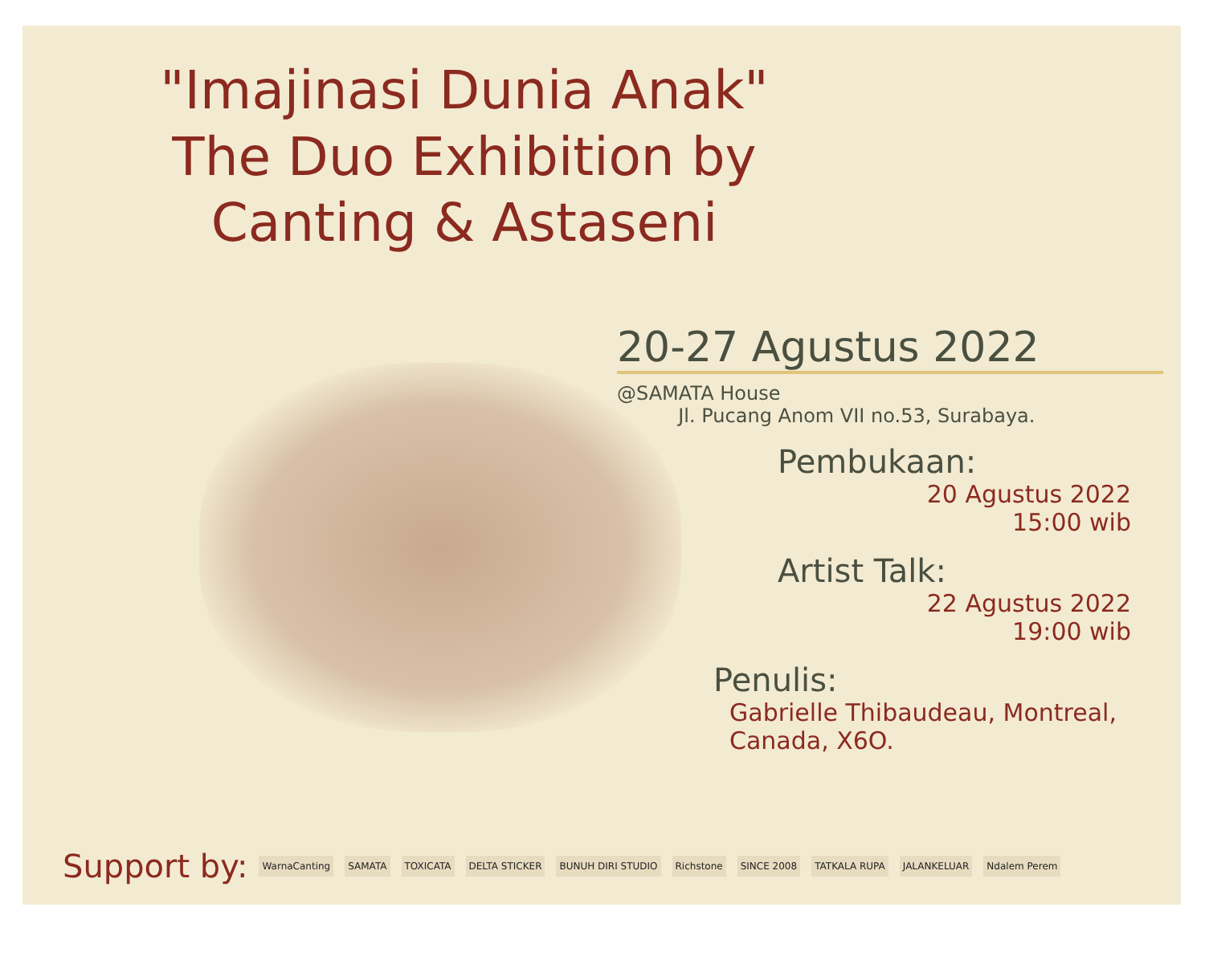"Imajinasi Dunia Anak"
The Duo Exhibition by
Canting & Astaseni
20-27 Agustus 2022
@SAMATA House
Jl. Pucang Anom VII no.53, Surabaya.
Pembukaan:
20 Agustus 2022
15:00 wib
Artist Talk:
22 Agustus 2022
19:00 wib
Penulis:
Gabrielle Thibaudeau, Montreal, Canada, X6O.
Support by: WarnaCanting SAMATA TOXICATA DELTA STICKER BUNUH DIRI STUDIO Richstone SINCE 2008 TATKALA RUPA JALANKELUAR Ndalem Perem